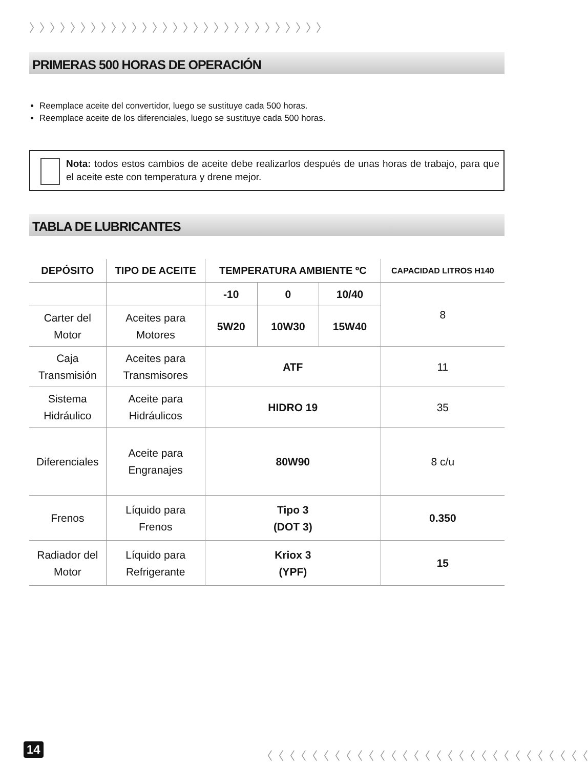〉〉〉〉〉〉〉〉〉〉〉〉〉〉〉〉〉〉〉〉〉〉〉〉〉〉〉〉〉
PRIMERAS 500 HORAS DE OPERACIÓN
Reemplace aceite del convertidor, luego se sustituye cada 500 horas.
Reemplace aceite de los diferenciales, luego se sustituye cada 500 horas.
Nota: todos estos cambios de aceite debe realizarlos después de unas horas de trabajo, para que el aceite este con temperatura y drene mejor.
TABLA DE LUBRICANTES
| DEPÓSITO | TIPO DE ACEITE | TEMPERATURA AMBIENTE ºC | | | CAPACIDAD LITROS H140 |
| --- | --- | --- | --- | --- | --- |
| | | -10 | 0 | 10/40 | 8 |
| Carter del Motor | Aceites para Motores | 5W20 | 10W30 | 15W40 | |
| Caja Transmisión | Aceites para Transmisores | ATF | | | 11 |
| Sistema Hidráulico | Aceite para Hidráulicos | HIDRO 19 | | | 35 |
| Diferenciales | Aceite para Engranajes | 80W90 | | | 8 c/u |
| Frenos | Líquido para Frenos | Tipo 3 (DOT 3) | | | 0.350 |
| Radiador del Motor | Líquido para Refrigerante | Kriox 3 (YPF) | | | 15 |
14
〈〈〈〈〈〈〈〈〈〈〈〈〈〈〈〈〈〈〈〈〈〈〈〈〈〈〈〈〈